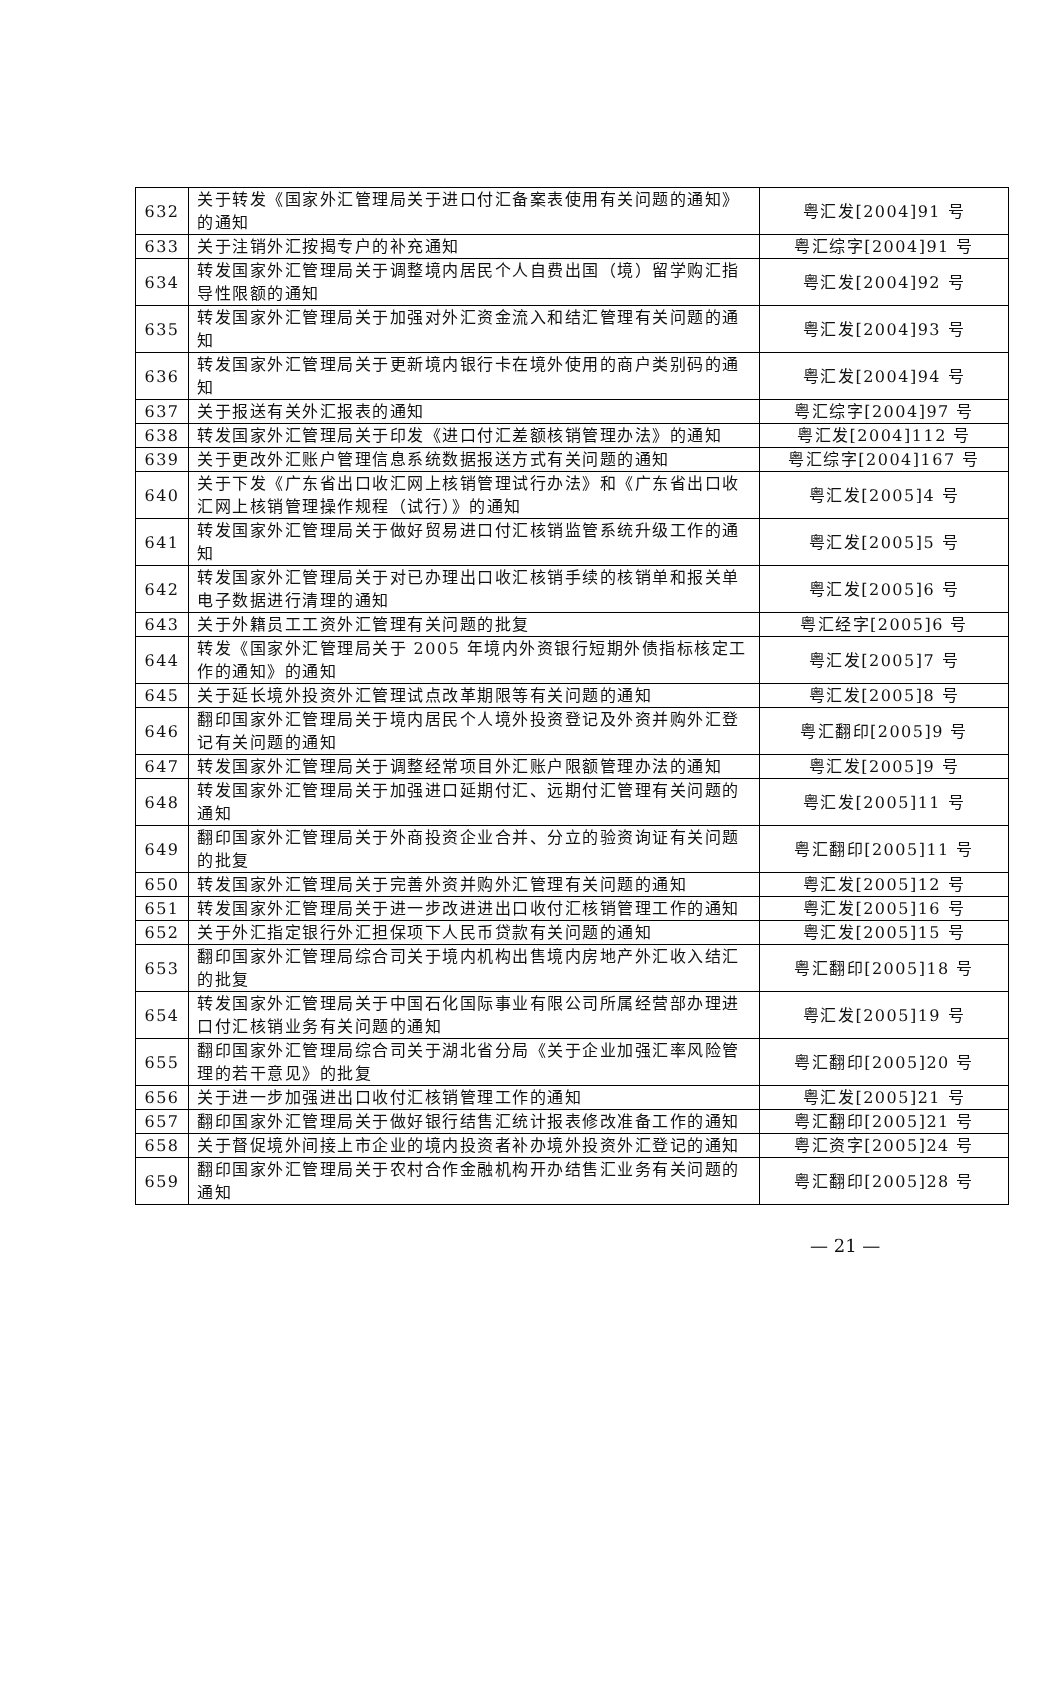| 632 | 关于转发《国家外汇管理局关于进口付汇备案表使用有关问题的通知》的通知 | 粤汇发[2004]91 号 |
| 633 | 关于注销外汇按揭专户的补充通知 | 粤汇综字[2004]91 号 |
| 634 | 转发国家外汇管理局关于调整境内居民个人自费出国（境）留学购汇指导性限额的通知 | 粤汇发[2004]92 号 |
| 635 | 转发国家外汇管理局关于加强对外汇资金流入和结汇管理有关问题的通知 | 粤汇发[2004]93 号 |
| 636 | 转发国家外汇管理局关于更新境内银行卡在境外使用的商户类别码的通知 | 粤汇发[2004]94 号 |
| 637 | 关于报送有关外汇报表的通知 | 粤汇综字[2004]97 号 |
| 638 | 转发国家外汇管理局关于印发《进口付汇差额核销管理办法》的通知 | 粤汇发[2004]112 号 |
| 639 | 关于更改外汇账户管理信息系统数据报送方式有关问题的通知 | 粤汇综字[2004]167 号 |
| 640 | 关于下发《广东省出口收汇网上核销管理试行办法》和《广东省出口收汇网上核销管理操作规程（试行）》的通知 | 粤汇发[2005]4 号 |
| 641 | 转发国家外汇管理局关于做好贸易进口付汇核销监管系统升级工作的通知 | 粤汇发[2005]5 号 |
| 642 | 转发国家外汇管理局关于对已办理出口收汇核销手续的核销单和报关单电子数据进行清理的通知 | 粤汇发[2005]6 号 |
| 643 | 关于外籍员工工资外汇管理有关问题的批复 | 粤汇经字[2005]6 号 |
| 644 | 转发《国家外汇管理局关于 2005 年境内外资银行短期外债指标核定工作的通知》的通知 | 粤汇发[2005]7 号 |
| 645 | 关于延长境外投资外汇管理试点改革期限等有关问题的通知 | 粤汇发[2005]8 号 |
| 646 | 翻印国家外汇管理局关于境内居民个人境外投资登记及外资并购外汇登记有关问题的通知 | 粤汇翻印[2005]9 号 |
| 647 | 转发国家外汇管理局关于调整经常项目外汇账户限额管理办法的通知 | 粤汇发[2005]9 号 |
| 648 | 转发国家外汇管理局关于加强进口延期付汇、远期付汇管理有关问题的通知 | 粤汇发[2005]11 号 |
| 649 | 翻印国家外汇管理局关于外商投资企业合并、分立的验资询证有关问题的批复 | 粤汇翻印[2005]11 号 |
| 650 | 转发国家外汇管理局关于完善外资并购外汇管理有关问题的通知 | 粤汇发[2005]12 号 |
| 651 | 转发国家外汇管理局关于进一步改进进出口收付汇核销管理工作的通知 | 粤汇发[2005]16 号 |
| 652 | 关于外汇指定银行外汇担保项下人民币贷款有关问题的通知 | 粤汇发[2005]15 号 |
| 653 | 翻印国家外汇管理局综合司关于境内机构出售境内房地产外汇收入结汇的批复 | 粤汇翻印[2005]18 号 |
| 654 | 转发国家外汇管理局关于中国石化国际事业有限公司所属经营部办理进口付汇核销业务有关问题的通知 | 粤汇发[2005]19 号 |
| 655 | 翻印国家外汇管理局综合司关于湖北省分局《关于企业加强汇率风险管理的若干意见》的批复 | 粤汇翻印[2005]20 号 |
| 656 | 关于进一步加强进出口收付汇核销管理工作的通知 | 粤汇发[2005]21 号 |
| 657 | 翻印国家外汇管理局关于做好银行结售汇统计报表修改准备工作的通知 | 粤汇翻印[2005]21 号 |
| 658 | 关于督促境外间接上市企业的境内投资者补办境外投资外汇登记的通知 | 粤汇资字[2005]24 号 |
| 659 | 翻印国家外汇管理局关于农村合作金融机构开办结售汇业务有关问题的通知 | 粤汇翻印[2005]28 号 |
— 21 —